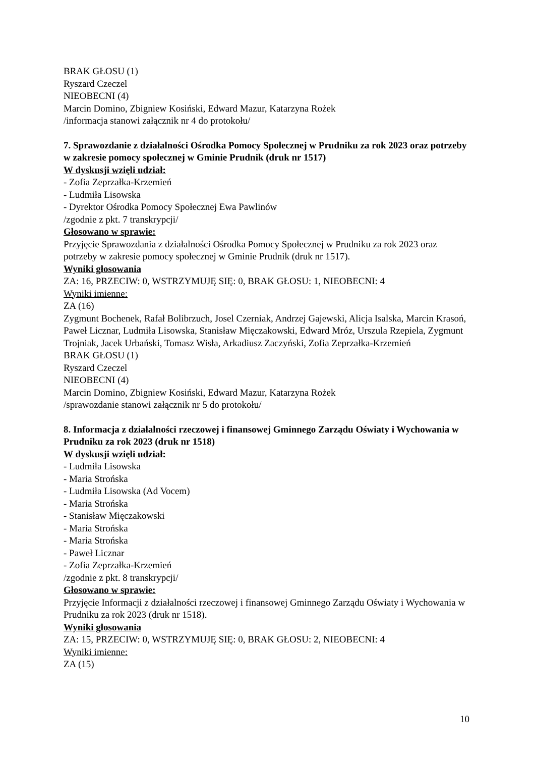BRAK GŁOSU (1)
Ryszard Czeczel
NIEOBECNI (4)
Marcin Domino, Zbigniew Kosiński, Edward Mazur, Katarzyna Rożek
/informacja stanowi załącznik nr 4 do protokołu/
7. Sprawozdanie z działalności Ośrodka Pomocy Społecznej w Prudniku za rok 2023 oraz potrzeby w zakresie pomocy społecznej w Gminie Prudnik (druk nr 1517)
W dyskusji wzięli udział:
- Zofia Zeprzałka-Krzemień
- Ludmiła Lisowska
- Dyrektor Ośrodka Pomocy Społecznej Ewa Pawlinów
/zgodnie z pkt. 7 transkrypcji/
Głosowano w sprawie:
Przyjęcie Sprawozdania z działalności Ośrodka Pomocy Społecznej w Prudniku za rok 2023 oraz potrzeby w zakresie pomocy społecznej w Gminie Prudnik (druk nr 1517).
Wyniki głosowania
ZA: 16, PRZECIW: 0, WSTRZYMUJĘ SIĘ: 0, BRAK GŁOSU: 1, NIEOBECNI: 4
Wyniki imienne:
ZA (16)
Zygmunt Bochenek, Rafał Bolibrzuch, Josel Czerniak, Andrzej Gajewski, Alicja Isalska, Marcin Krasoń, Paweł Licznar, Ludmiła Lisowska, Stanisław Mięczakowski, Edward Mróz, Urszula Rzepiela, Zygmunt Trojniak, Jacek Urbański, Tomasz Wisła, Arkadiusz Zaczyński, Zofia Zeprzałka-Krzemień
BRAK GŁOSU (1)
Ryszard Czeczel
NIEOBECNI (4)
Marcin Domino, Zbigniew Kosiński, Edward Mazur, Katarzyna Rożek
/sprawozdanie stanowi załącznik nr 5 do protokołu/
8. Informacja z działalności rzeczowej i finansowej Gminnego Zarządu Oświaty i Wychowania w Prudniku za rok 2023 (druk nr 1518)
W dyskusji wzięli udział:
- Ludmiła Lisowska
- Maria Strońska
- Ludmiła Lisowska (Ad Vocem)
- Maria Strońska
- Stanisław Mięczakowski
- Maria Strońska
- Maria Strońska
- Paweł Licznar
- Zofia Zeprzałka-Krzemień
/zgodnie z pkt. 8 transkrypcji/
Głosowano w sprawie:
Przyjęcie Informacji z działalności rzeczowej i finansowej Gminnego Zarządu Oświaty i Wychowania w Prudniku za rok 2023 (druk nr 1518).
Wyniki głosowania
ZA: 15, PRZECIW: 0, WSTRZYMUJĘ SIĘ: 0, BRAK GŁOSU: 2, NIEOBECNI: 4
Wyniki imienne:
ZA (15)
10